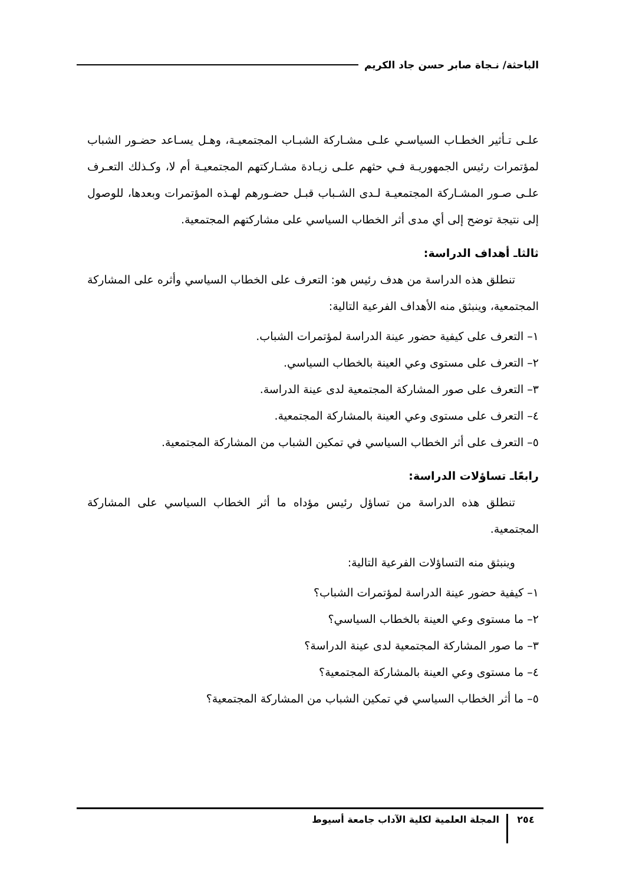الباحثة/ نـجاة صابر حسن جاد الكريم
علـى تـأثير الخطـاب السياسـي علـى مشـاركة الشبـاب المجتمعيـة، وهـل يسـاعد حضـور الشباب لمؤتمرات رئيس الجمهوريـة فـي حثهم علـى زيـادة مشـاركتهم المجتمعيـة أم لا، وكـذلك التعـرف علـى صـور المشـاركة المجتمعيـة لـدى الشـباب قبـل حضـورهم لهـذه المؤتمرات وبعدها، للوصول إلى نتيجة توضح إلى أي مدى أثر الخطاب السياسي على مشاركتهم المجتمعية.
ثالثاـ أهداف الدراسة:
تنطلق هذه الدراسة من هدف رئيس هو: التعرف على الخطاب السياسي وأثره على المشاركة المجتمعية، وينبثق منه الأهداف الفرعية التالية:
١– التعرف على كيفية حضور عينة الدراسة لمؤتمرات الشباب.
٢– التعرف على مستوى وعي العينة بالخطاب السياسي.
٣– التعرف على صور المشاركة المجتمعية لدى عينة الدراسة.
٤– التعرف على مستوى وعي العينة بالمشاركة المجتمعية.
٥– التعرف على أثر الخطاب السياسي في تمكين الشباب من المشاركة المجتمعية.
رابعًاـ تساؤلات الدراسة:
تنطلق هذه الدراسة من تساؤل رئيس مؤداه ما أثر الخطاب السياسي على المشاركة المجتمعية.
وينبثق منه التساؤلات الفرعية التالية:
١– كيفية حضور عينة الدراسة لمؤتمرات الشباب؟
٢– ما مستوى وعي العينة بالخطاب السياسي؟
٣– ما صور المشاركة المجتمعية لدى عينة الدراسة؟
٤– ما مستوى وعي العينة بالمشاركة المجتمعية؟
٥– ما أثر الخطاب السياسي في تمكين الشباب من المشاركة المجتمعية؟
٢٥٤ المجلة العلمية لكلية الآداب جامعة أسيوط